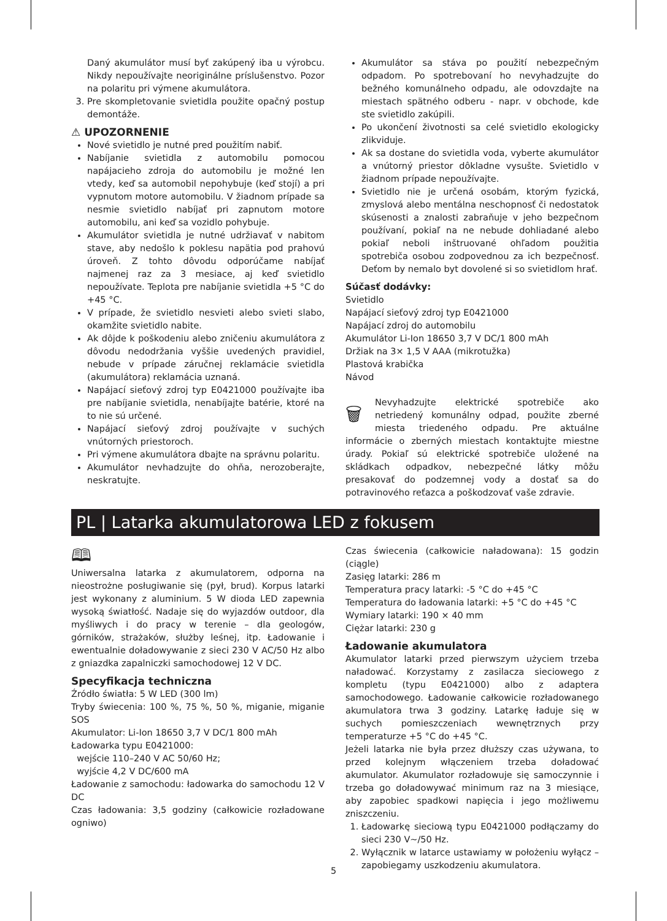Daný akumulátor musí byť zakúpený iba u výrobcu. Nikdy nepoužívajte neoriginálne príslušenstvo. Pozor na polaritu pri výmene akumulátora.
3. Pre skompletovanie svietidla použite opačný postup demontáže.
⚠ UPOZORNENIE
Nové svietidlo je nutné pred použitím nabiť.
Nabíjanie svietidla z automobilu pomocou napájacieho zdroja do automobilu je možné len vtedy, keď sa automobil nepohybuje (keď stojí) a pri vypnutom motore automobilu. V žiadnom prípade sa nesmie svietidlo nabíjať pri zapnutom motore automobilu, ani keď sa vozidlo pohybuje.
Akumulátor svietidla je nutné udržiavať v nabitom stave, aby nedošlo k poklesu napätia pod prahovú úroveň. Z tohto dôvodu odporúčame nabíjať najmenej raz za 3 mesiace, aj keď svietidlo nepoužívate. Teplota pre nabíjanie svietidla +5 °C do +45 °C.
V prípade, že svietidlo nesvieti alebo svieti slabo, okamžite svietidlo nabite.
Ak dôjde k poškodeniu alebo zničeniu akumulátora z dôvodu nedodržania vyššie uvedených pravidiel, nebude v prípade záručnej reklamácie svietidla (akumulátora) reklamácia uznaná.
Napájací sieťový zdroj typ E0421000 používajte iba pre nabíjanie svietidla, nenabíjajte batérie, ktoré na to nie sú určené.
Napájací sieťový zdroj používajte v suchých vnútorných priestoroch.
Pri výmene akumulátora dbajte na správnu polaritu.
Akumulátor nevhadzujte do ohňa, nerozoberajte, neskratujte.
Akumulátor sa stáva po použití nebezpečným odpadom. Po spotrebovaní ho nevyhadzujte do bežného komunálneho odpadu, ale odovzdajte na miestach spätného odberu - napr. v obchode, kde ste svietidlo zakúpili.
Po ukončení životnosti sa celé svietidlo ekologicky zlikviduje.
Ak sa dostane do svietidla voda, vyberte akumulátor a vnútorný priestor dôkladne vysušte. Svietidlo v žiadnom prípade nepoužívajte.
Svietidlo nie je určená osobám, ktorým fyzická, zmyslová alebo mentálna neschopnosť či nedostatok skúsenosti a znalosti zabraňuje v jeho bezpečnom používaní, pokiaľ na ne nebude dohliadané alebo pokiaľ neboli inštruované ohľadom použitia spotrebiča osobou zodpovednou za ich bezpečnosť. Deťom by nemalo byt dovolené si so svietidlom hrať.
Súčasť dodávky:
Svietidlo
Napájací sieťový zdroj typ E0421000
Napájací zdroj do automobilu
Akumulátor Li-Ion 18650 3,7 V DC/1 800 mAh
Držiak na 3× 1,5 V AAA (mikrotužka)
Plastová krabička
Návod
🗑 Nevyhadzujte elektrické spotrebiče ako netriedený komunálny odpad, použite zberné miesta triedeného odpadu. Pre aktuálne informácie o zberných miestach kontaktujte miestne úrady. Pokiaľ sú elektrické spotrebiče uložené na skládkach odpadkov, nebezpečné látky môžu presakovať do podzemnej vody a dostať sa do potravinového reťazca a poškodzovať vaše zdravie.
PL | Latarka akumulatorowa LED z fokusem
🕮
Uniwersalna latarka z akumulatorem, odporna na nieostrożne posługiwanie się (pył, brud). Korpus latarki jest wykonany z aluminium. 5 W dioda LED zapewnia wysoką światłość. Nadaje się do wyjazdów outdoor, dla myśliwych i do pracy w terenie – dla geologów, górników, strażaków, służby leśnej, itp. Ładowanie i ewentualnie doładowywanie z sieci 230 V AC/50 Hz albo z gniazdka zapalniczki samochodowej 12 V DC.
Specyfikacja techniczna
Źródło światła: 5 W LED (300 lm)
Tryby świecenia: 100 %, 75 %, 50 %, miganie, miganie SOS
Akumulator: Li-Ion 18650 3,7 V DC/1 800 mAh
Ładowarka typu E0421000:
wejście 110–240 V AC 50/60 Hz;
wyjście 4,2 V DC/600 mA
Ładowanie z samochodu: ładowarka do samochodu 12 V DC
Czas ładowania: 3,5 godziny (całkowicie rozładowane ogniwo)
Czas świecenia (całkowicie naładowana): 15 godzin (ciągle)
Zasięg latarki: 286 m
Temperatura pracy latarki: -5 °C do +45 °C
Temperatura do ładowania latarki: +5 °C do +45 °C
Wymiary latarki: 190 × 40 mm
Ciężar latarki: 230 g
Ładowanie akumulatora
Akumulator latarki przed pierwszym użyciem trzeba naładować. Korzystamy z zasilacza sieciowego z kompletu (typu E0421000) albo z adaptera samochodowego. Ładowanie całkowicie rozładowanego akumulatora trwa 3 godziny. Latarkę ładuje się w suchych pomieszczeniach wewnętrznych przy temperaturze +5 °C do +45 °C.
Jeżeli latarka nie była przez dłuższy czas używana, to przed kolejnym włączeniem trzeba doładować akumulator. Akumulator rozładowuje się samoczynnie i trzeba go doładowywać minimum raz na 3 miesiące, aby zapobiec spadkowi napięcia i jego możliwemu zniszczeniu.
1. Ładowarkę sieciową typu E0421000 podłączamy do sieci 230 V~/50 Hz.
2. Wyłącznik w latarce ustawiamy w położeniu wyłącz – zapobiegamy uszkodzeniu akumulatora.
5